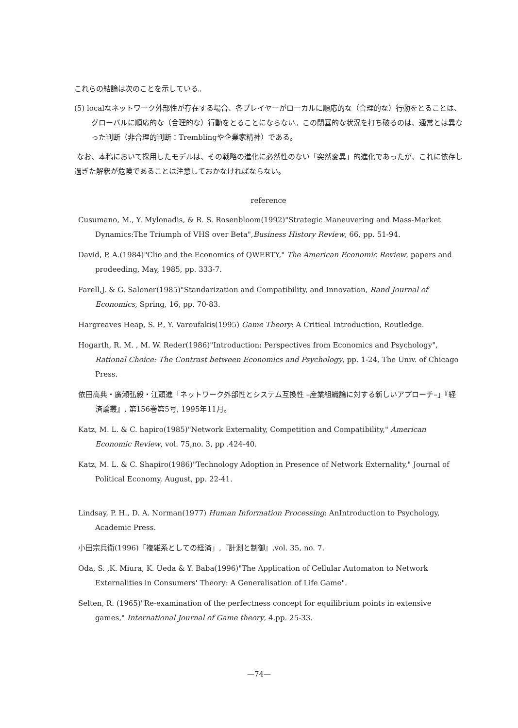これらの結論は次のことを示している。
(5) localなネットワーク外部性が存在する場合、各プレイヤーがローカルに順応的な（合理的な）行動をとることは、グローバルに順応的な（合理的な）行動をとることにならない。この閉塞的な状況を打ち破るのは、通常とは異なった判断（非合理的判断：Tremblingや企業家精神）である。
なお、本稿において採用したモデルは、その戦略の進化に必然性のない「突然変異」的進化であったが、これに依存し過ぎた解釈が危険であることは注意しておかなければならない。
reference
Cusumano, M., Y. Mylonadis, & R. S. Rosenbloom(1992)"Strategic Maneuvering and Mass-Market Dynamics:The Triumph of VHS over Beta",Business History Review, 66, pp. 51-94.
David, P. A.(1984)"Clio and the Economics of QWERTY," The American Economic Review, papers and prodeeding, May, 1985, pp. 333-7.
Farell,J. & G. Saloner(1985)"Standarization and Compatibility, and Innovation, Rand Journal of Economics, Spring, 16, pp. 70-83.
Hargreaves Heap, S. P., Y. Varoufakis(1995) Game Theory: A Critical Introduction, Routledge.
Hogarth, R. M. , M. W. Reder(1986)"Introduction: Perspectives from Economics and Psychology", Rational Choice: The Contrast between Economics and Psychology, pp. 1-24, The Univ. of Chicago Press.
依田高典・廣瀬弘毅・江頭進「ネットワーク外部性とシステム互換性 –産業組織論に対する新しいアプローチ–」『経済論叢』, 第156巻第5号, 1995年11月。
Katz, M. L. & C. hapiro(1985)"Network Externality, Competition and Compatibility," American Economic Review, vol. 75,no. 3, pp .424-40.
Katz, M. L. & C. Shapiro(1986)"Technology Adoption in Presence of Network Externality," Journal of Political Economy, August, pp. 22-41.
Lindsay, P. H., D. A. Norman(1977) Human Information Processing: AnIntroduction to Psychology, Academic Press.
小田宗兵衛(1996)「複雑系としての経済」,『計測と制御』,vol. 35, no. 7.
Oda, S. ,K. Miura, K. Ueda & Y. Baba(1996)"The Application of Cellular Automaton to Network Externalities in Consumers' Theory: A Generalisation of Life Game".
Selten, R. (1965)"Re-examination of the perfectness concept for equilibrium points in extensive games," International Journal of Game theory, 4.pp. 25-33.
—74—